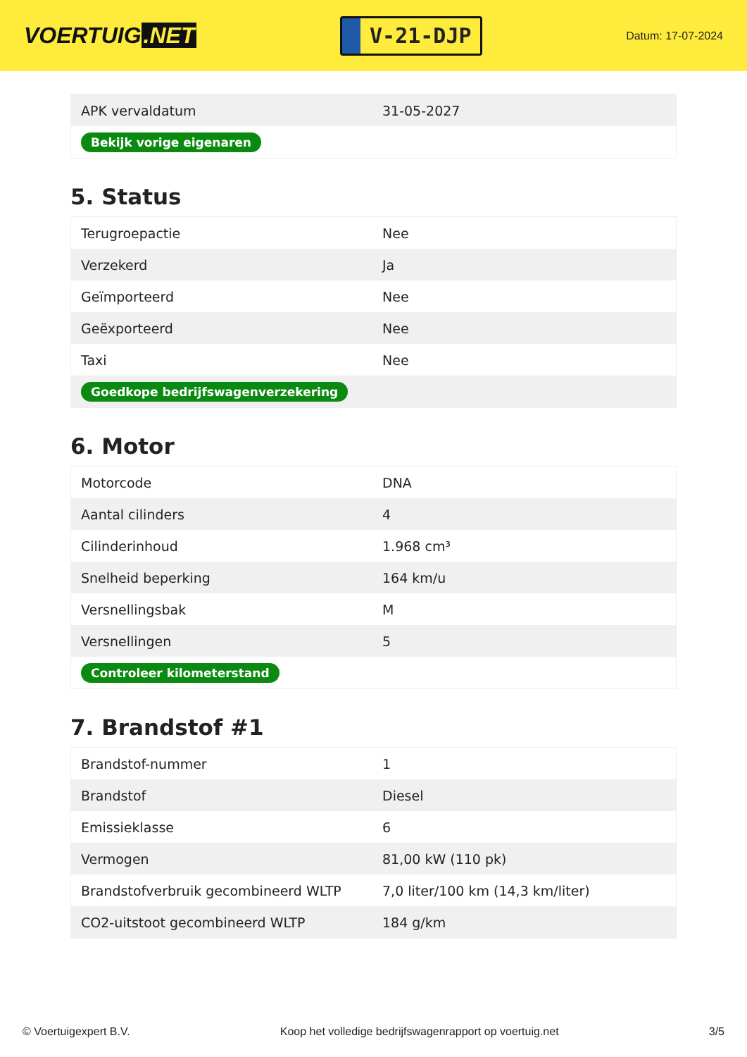VOERTUIG.NET
V-21-DJP
Datum: 17-07-2024
| APK vervaldatum | 31-05-2027 |
| Bekijk vorige eigenaren | |
5. Status
| Terugroepactie | Nee |
| Verzekerd | Ja |
| Geïmporteerd | Nee |
| Geëxporteerd | Nee |
| Taxi | Nee |
| Goedkope bedrijfswagenverzekering | |
6. Motor
| Motorcode | DNA |
| Aantal cilinders | 4 |
| Cilinderinhoud | 1.968 cm³ |
| Snelheid beperking | 164 km/u |
| Versnellingsbak | M |
| Versnellingen | 5 |
| Controleer kilometerstand | |
7. Brandstof #1
| Brandstof-nummer | 1 |
| Brandstof | Diesel |
| Emissieklasse | 6 |
| Vermogen | 81,00 kW (110 pk) |
| Brandstofverbruik gecombineerd WLTP | 7,0 liter/100 km (14,3 km/liter) |
| CO2-uitstoot gecombineerd WLTP | 184 g/km |
© Voertuigexpert B.V. Koop het volledige bedrijfswagenrapport op voertuig.net 3/5